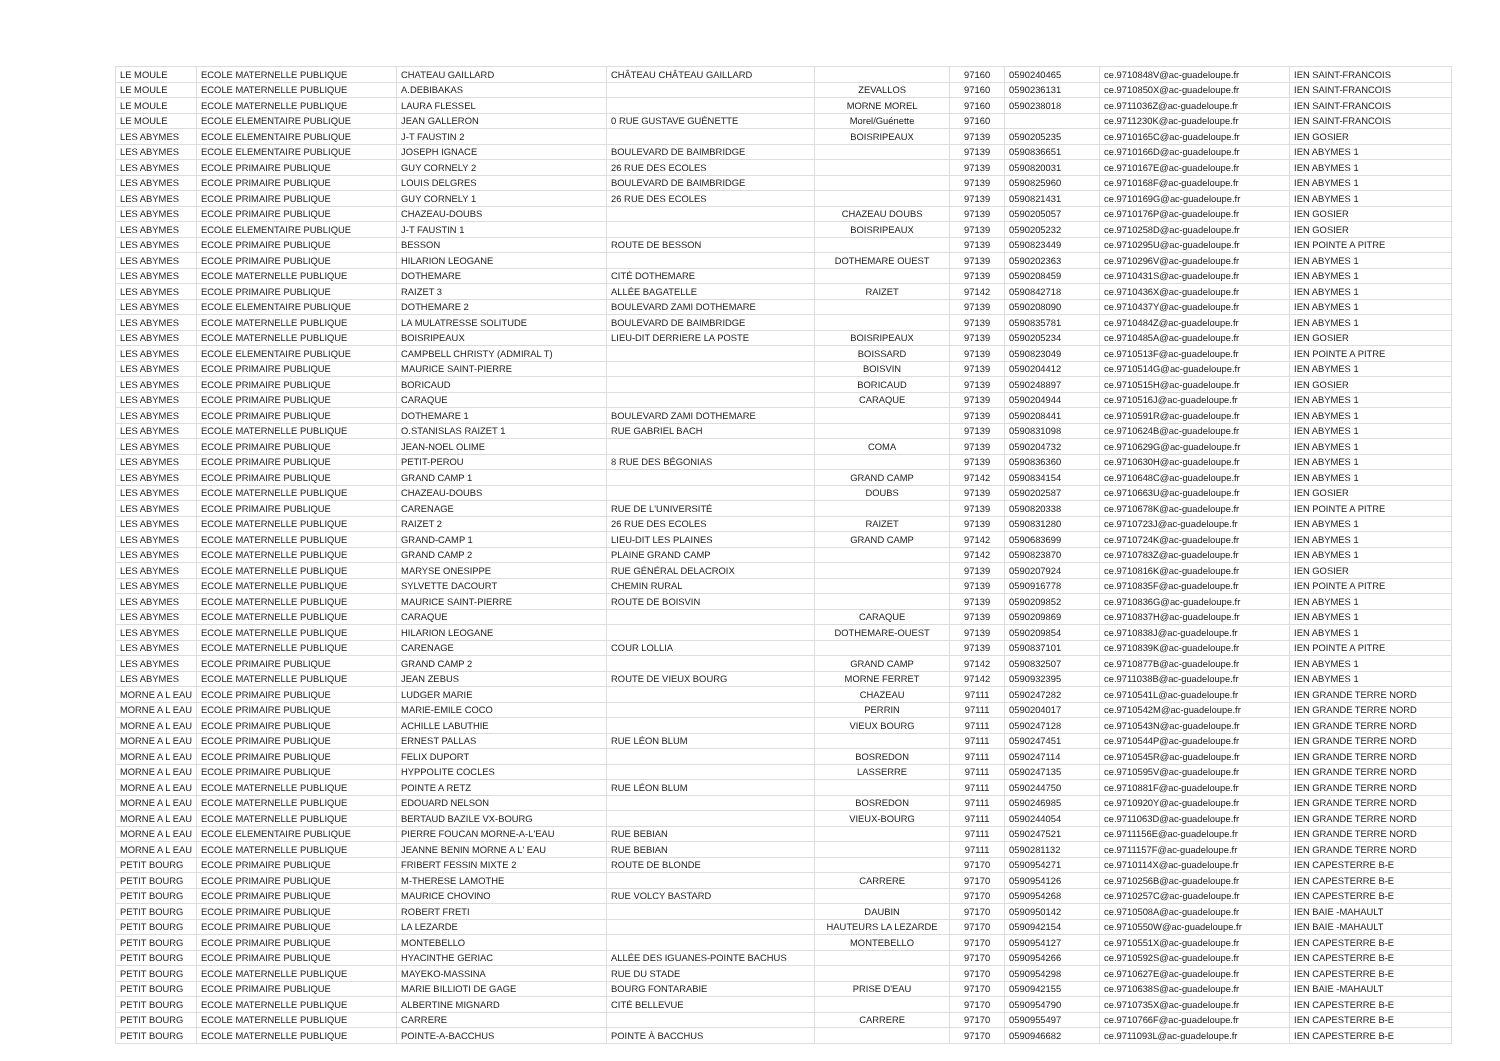| LE MOULE | ECOLE MATERNELLE PUBLIQUE | CHATEAU GAILLARD | CHÂTEAU CHÂTEAU GAILLARD | | 97160 | 0590240465 | ce.9710848V@ac-guadeloupe.fr | IEN SAINT-FRANCOIS |
| LE MOULE | ECOLE MATERNELLE PUBLIQUE | A.DEBIBAKAS | | ZEVALLOS | 97160 | 0590236131 | ce.9710850X@ac-guadeloupe.fr | IEN SAINT-FRANCOIS |
| LE MOULE | ECOLE MATERNELLE PUBLIQUE | LAURA FLESSEL | | MORNE MOREL | 97160 | 0590238018 | ce.9711036Z@ac-guadeloupe.fr | IEN SAINT-FRANCOIS |
| LE MOULE | ECOLE ELEMENTAIRE PUBLIQUE | JEAN GALLERON | 0 RUE GUSTAVE GUÉNETTE | Morel/Guénette | 97160 | | ce.9711230K@ac-guadeloupe.fr | IEN SAINT-FRANCOIS |
| LES ABYMES | ECOLE ELEMENTAIRE PUBLIQUE | J-T FAUSTIN 2 | | BOISRIPEAUX | 97139 | 0590205235 | ce.9710165C@ac-guadeloupe.fr | IEN GOSIER |
| LES ABYMES | ECOLE ELEMENTAIRE PUBLIQUE | JOSEPH IGNACE | BOULEVARD DE BAIMBRIDGE | | 97139 | 0590836651 | ce.9710166D@ac-guadeloupe.fr | IEN ABYMES 1 |
| LES ABYMES | ECOLE PRIMAIRE PUBLIQUE | GUY CORNELY 2 | 26 RUE DES ECOLES | | 97139 | 0590820031 | ce.9710167E@ac-guadeloupe.fr | IEN ABYMES 1 |
| LES ABYMES | ECOLE PRIMAIRE PUBLIQUE | LOUIS DELGRES | BOULEVARD DE BAIMBRIDGE | | 97139 | 0590825960 | ce.9710168F@ac-guadeloupe.fr | IEN ABYMES 1 |
| LES ABYMES | ECOLE PRIMAIRE PUBLIQUE | GUY CORNELY 1 | 26 RUE DES ECOLES | | 97139 | 0590821431 | ce.9710169G@ac-guadeloupe.fr | IEN ABYMES 1 |
| LES ABYMES | ECOLE PRIMAIRE PUBLIQUE | CHAZEAU-DOUBS | | CHAZEAU DOUBS | 97139 | 0590205057 | ce.9710176P@ac-guadeloupe.fr | IEN GOSIER |
| LES ABYMES | ECOLE ELEMENTAIRE PUBLIQUE | J-T FAUSTIN 1 | | BOISRIPEAUX | 97139 | 0590205232 | ce.9710258D@ac-guadeloupe.fr | IEN GOSIER |
| LES ABYMES | ECOLE PRIMAIRE PUBLIQUE | BESSON | ROUTE DE BESSON | | 97139 | 0590823449 | ce.9710295U@ac-guadeloupe.fr | IEN POINTE A PITRE |
| LES ABYMES | ECOLE PRIMAIRE PUBLIQUE | HILARION LEOGANE | | DOTHEMARE OUEST | 97139 | 0590202363 | ce.9710296V@ac-guadeloupe.fr | IEN ABYMES 1 |
| LES ABYMES | ECOLE MATERNELLE PUBLIQUE | DOTHEMARE | CITÉ DOTHEMARE | | 97139 | 0590208459 | ce.9710431S@ac-guadeloupe.fr | IEN ABYMES 1 |
| LES ABYMES | ECOLE PRIMAIRE PUBLIQUE | RAIZET 3 | ALLÉE BAGATELLE | RAIZET | 97142 | 0590842718 | ce.9710436X@ac-guadeloupe.fr | IEN ABYMES 1 |
| LES ABYMES | ECOLE ELEMENTAIRE PUBLIQUE | DOTHEMARE 2 | BOULEVARD ZAMI DOTHEMARE | | 97139 | 0590208090 | ce.9710437Y@ac-guadeloupe.fr | IEN ABYMES 1 |
| LES ABYMES | ECOLE MATERNELLE PUBLIQUE | LA MULATRESSE SOLITUDE | BOULEVARD DE BAIMBRIDGE | | 97139 | 0590835781 | ce.9710484Z@ac-guadeloupe.fr | IEN ABYMES 1 |
| LES ABYMES | ECOLE MATERNELLE PUBLIQUE | BOISRIPEAUX | LIEU-DIT DERRIERE LA POSTE | BOISRIPEAUX | 97139 | 0590205234 | ce.9710485A@ac-guadeloupe.fr | IEN GOSIER |
| LES ABYMES | ECOLE ELEMENTAIRE PUBLIQUE | CAMPBELL CHRISTY (ADMIRAL T) | | BOISSARD | 97139 | 0590823049 | ce.9710513F@ac-guadeloupe.fr | IEN POINTE A PITRE |
| LES ABYMES | ECOLE PRIMAIRE PUBLIQUE | MAURICE SAINT-PIERRE | | BOISVIN | 97139 | 0590204412 | ce.9710514G@ac-guadeloupe.fr | IEN ABYMES 1 |
| LES ABYMES | ECOLE PRIMAIRE PUBLIQUE | BORICAUD | | BORICAUD | 97139 | 0590248897 | ce.9710515H@ac-guadeloupe.fr | IEN GOSIER |
| LES ABYMES | ECOLE PRIMAIRE PUBLIQUE | CARAQUE | | CARAQUE | 97139 | 0590204944 | ce.9710516J@ac-guadeloupe.fr | IEN ABYMES 1 |
| LES ABYMES | ECOLE PRIMAIRE PUBLIQUE | DOTHEMARE 1 | BOULEVARD ZAMI DOTHEMARE | | 97139 | 0590208441 | ce.9710591R@ac-guadeloupe.fr | IEN ABYMES 1 |
| LES ABYMES | ECOLE MATERNELLE PUBLIQUE | O.STANISLAS RAIZET 1 | RUE GABRIEL BACH | | 97139 | 0590831098 | ce.9710624B@ac-guadeloupe.fr | IEN ABYMES 1 |
| LES ABYMES | ECOLE PRIMAIRE PUBLIQUE | JEAN-NOEL OLIME | | COMA | 97139 | 0590204732 | ce.9710629G@ac-guadeloupe.fr | IEN ABYMES 1 |
| LES ABYMES | ECOLE PRIMAIRE PUBLIQUE | PETIT-PEROU | 8 RUE DES BÉGONIAS | | 97139 | 0590836360 | ce.9710630H@ac-guadeloupe.fr | IEN ABYMES 1 |
| LES ABYMES | ECOLE PRIMAIRE PUBLIQUE | GRAND CAMP 1 | | GRAND CAMP | 97142 | 0590834154 | ce.9710648C@ac-guadeloupe.fr | IEN ABYMES 1 |
| LES ABYMES | ECOLE MATERNELLE PUBLIQUE | CHAZEAU-DOUBS | | DOUBS | 97139 | 0590202587 | ce.9710663U@ac-guadeloupe.fr | IEN GOSIER |
| LES ABYMES | ECOLE PRIMAIRE PUBLIQUE | CARENAGE | RUE DE L'UNIVERSITÉ | | 97139 | 0590820338 | ce.9710678K@ac-guadeloupe.fr | IEN POINTE A PITRE |
| LES ABYMES | ECOLE MATERNELLE PUBLIQUE | RAIZET 2 | 26 RUE DES ECOLES | RAIZET | 97139 | 0590831280 | ce.9710723J@ac-guadeloupe.fr | IEN ABYMES 1 |
| LES ABYMES | ECOLE MATERNELLE PUBLIQUE | GRAND-CAMP 1 | LIEU-DIT LES PLAINES | GRAND CAMP | 97142 | 0590683699 | ce.9710724K@ac-guadeloupe.fr | IEN ABYMES 1 |
| LES ABYMES | ECOLE MATERNELLE PUBLIQUE | GRAND CAMP 2 | PLAINE GRAND CAMP | | 97142 | 0590823870 | ce.9710783Z@ac-guadeloupe.fr | IEN ABYMES 1 |
| LES ABYMES | ECOLE MATERNELLE PUBLIQUE | MARYSE ONESIPPE | RUE GÉNÉRAL DELACROIX | | 97139 | 0590207924 | ce.9710816K@ac-guadeloupe.fr | IEN GOSIER |
| LES ABYMES | ECOLE MATERNELLE PUBLIQUE | SYLVETTE DACOURT | CHEMIN RURAL | | 97139 | 0590916778 | ce.9710835F@ac-guadeloupe.fr | IEN POINTE A PITRE |
| LES ABYMES | ECOLE MATERNELLE PUBLIQUE | MAURICE SAINT-PIERRE | ROUTE DE BOISVIN | | 97139 | 0590209852 | ce.9710836G@ac-guadeloupe.fr | IEN ABYMES 1 |
| LES ABYMES | ECOLE MATERNELLE PUBLIQUE | CARAQUE | | CARAQUE | 97139 | 0590209869 | ce.9710837H@ac-guadeloupe.fr | IEN ABYMES 1 |
| LES ABYMES | ECOLE MATERNELLE PUBLIQUE | HILARION LEOGANE | | DOTHEMARE-OUEST | 97139 | 0590209854 | ce.9710838J@ac-guadeloupe.fr | IEN ABYMES 1 |
| LES ABYMES | ECOLE MATERNELLE PUBLIQUE | CARENAGE | COUR LOLLIA | | 97139 | 0590837101 | ce.9710839K@ac-guadeloupe.fr | IEN POINTE A PITRE |
| LES ABYMES | ECOLE PRIMAIRE PUBLIQUE | GRAND CAMP 2 | | GRAND CAMP | 97142 | 0590832507 | ce.9710877B@ac-guadeloupe.fr | IEN ABYMES 1 |
| LES ABYMES | ECOLE MATERNELLE PUBLIQUE | JEAN ZEBUS | ROUTE DE VIEUX BOURG | MORNE FERRET | 97142 | 0590932395 | ce.9711038B@ac-guadeloupe.fr | IEN ABYMES 1 |
| MORNE A L EAU | ECOLE PRIMAIRE PUBLIQUE | LUDGER MARIE | | CHAZEAU | 97111 | 0590247282 | ce.9710541L@ac-guadeloupe.fr | IEN GRANDE TERRE NORD |
| MORNE A L EAU | ECOLE PRIMAIRE PUBLIQUE | MARIE-EMILE COCO | | PERRIN | 97111 | 0590204017 | ce.9710542M@ac-guadeloupe.fr | IEN GRANDE TERRE NORD |
| MORNE A L EAU | ECOLE PRIMAIRE PUBLIQUE | ACHILLE LABUTHIE | | VIEUX BOURG | 97111 | 0590247128 | ce.9710543N@ac-guadeloupe.fr | IEN GRANDE TERRE NORD |
| MORNE A L EAU | ECOLE PRIMAIRE PUBLIQUE | ERNEST PALLAS | RUE LÉON BLUM | | 97111 | 0590247451 | ce.9710544P@ac-guadeloupe.fr | IEN GRANDE TERRE NORD |
| MORNE A L EAU | ECOLE PRIMAIRE PUBLIQUE | FELIX DUPORT | | BOSREDON | 97111 | 0590247114 | ce.9710545R@ac-guadeloupe.fr | IEN GRANDE TERRE NORD |
| MORNE A L EAU | ECOLE PRIMAIRE PUBLIQUE | HYPPOLITE COCLES | | LASSERRE | 97111 | 0590247135 | ce.9710595V@ac-guadeloupe.fr | IEN GRANDE TERRE NORD |
| MORNE A L EAU | ECOLE MATERNELLE PUBLIQUE | POINTE A RETZ | RUE LÉON BLUM | | 97111 | 0590244750 | ce.9710881F@ac-guadeloupe.fr | IEN GRANDE TERRE NORD |
| MORNE A L EAU | ECOLE MATERNELLE PUBLIQUE | EDOUARD NELSON | | BOSREDON | 97111 | 0590246985 | ce.9710920Y@ac-guadeloupe.fr | IEN GRANDE TERRE NORD |
| MORNE A L EAU | ECOLE MATERNELLE PUBLIQUE | BERTAUD BAZILE VX-BOURG | | VIEUX-BOURG | 97111 | 0590244054 | ce.9711063D@ac-guadeloupe.fr | IEN GRANDE TERRE NORD |
| MORNE A L EAU | ECOLE ELEMENTAIRE PUBLIQUE | PIERRE FOUCAN MORNE-A-L'EAU | RUE BEBIAN | | 97111 | 0590247521 | ce.9711156E@ac-guadeloupe.fr | IEN GRANDE TERRE NORD |
| MORNE A L EAU | ECOLE MATERNELLE PUBLIQUE | JEANNE BENIN MORNE A L' EAU | RUE BEBIAN | | 97111 | 0590281132 | ce.9711157F@ac-guadeloupe.fr | IEN GRANDE TERRE NORD |
| PETIT BOURG | ECOLE PRIMAIRE PUBLIQUE | FRIBERT FESSIN MIXTE 2 | ROUTE DE BLONDE | | 97170 | 0590954271 | ce.9710114X@ac-guadeloupe.fr | IEN CAPESTERRE B-E |
| PETIT BOURG | ECOLE PRIMAIRE PUBLIQUE | M-THERESE LAMOTHE | | CARRERE | 97170 | 0590954126 | ce.9710256B@ac-guadeloupe.fr | IEN CAPESTERRE B-E |
| PETIT BOURG | ECOLE PRIMAIRE PUBLIQUE | MAURICE CHOVINO | RUE VOLCY BASTARD | | 97170 | 0590954268 | ce.9710257C@ac-guadeloupe.fr | IEN CAPESTERRE B-E |
| PETIT BOURG | ECOLE PRIMAIRE PUBLIQUE | ROBERT FRETI | | DAUBIN | 97170 | 0590950142 | ce.9710508A@ac-guadeloupe.fr | IEN BAIE -MAHAULT |
| PETIT BOURG | ECOLE PRIMAIRE PUBLIQUE | LA LEZARDE | | HAUTEURS LA LEZARDE | 97170 | 0590942154 | ce.9710550W@ac-guadeloupe.fr | IEN BAIE -MAHAULT |
| PETIT BOURG | ECOLE PRIMAIRE PUBLIQUE | MONTEBELLO | | MONTEBELLO | 97170 | 0590954127 | ce.9710551X@ac-guadeloupe.fr | IEN CAPESTERRE B-E |
| PETIT BOURG | ECOLE PRIMAIRE PUBLIQUE | HYACINTHE GERIAC | ALLÉE DES IGUANES-POINTE BACHUS | | 97170 | 0590954266 | ce.9710592S@ac-guadeloupe.fr | IEN CAPESTERRE B-E |
| PETIT BOURG | ECOLE MATERNELLE PUBLIQUE | MAYEKO-MASSINA | RUE DU STADE | | 97170 | 0590954298 | ce.9710627E@ac-guadeloupe.fr | IEN CAPESTERRE B-E |
| PETIT BOURG | ECOLE PRIMAIRE PUBLIQUE | MARIE BILLIOTI DE GAGE | BOURG FONTARABIE | PRISE D'EAU | 97170 | 0590942155 | ce.9710638S@ac-guadeloupe.fr | IEN BAIE -MAHAULT |
| PETIT BOURG | ECOLE MATERNELLE PUBLIQUE | ALBERTINE MIGNARD | CITÉ BELLEVUE | | 97170 | 0590954790 | ce.9710735X@ac-guadeloupe.fr | IEN CAPESTERRE B-E |
| PETIT BOURG | ECOLE MATERNELLE PUBLIQUE | CARRERE | | CARRERE | 97170 | 0590955497 | ce.9710766F@ac-guadeloupe.fr | IEN CAPESTERRE B-E |
| PETIT BOURG | ECOLE MATERNELLE PUBLIQUE | POINTE-A-BACCHUS | POINTE À BACCHUS | | 97170 | 0590946682 | ce.9711093L@ac-guadeloupe.fr | IEN CAPESTERRE B-E |